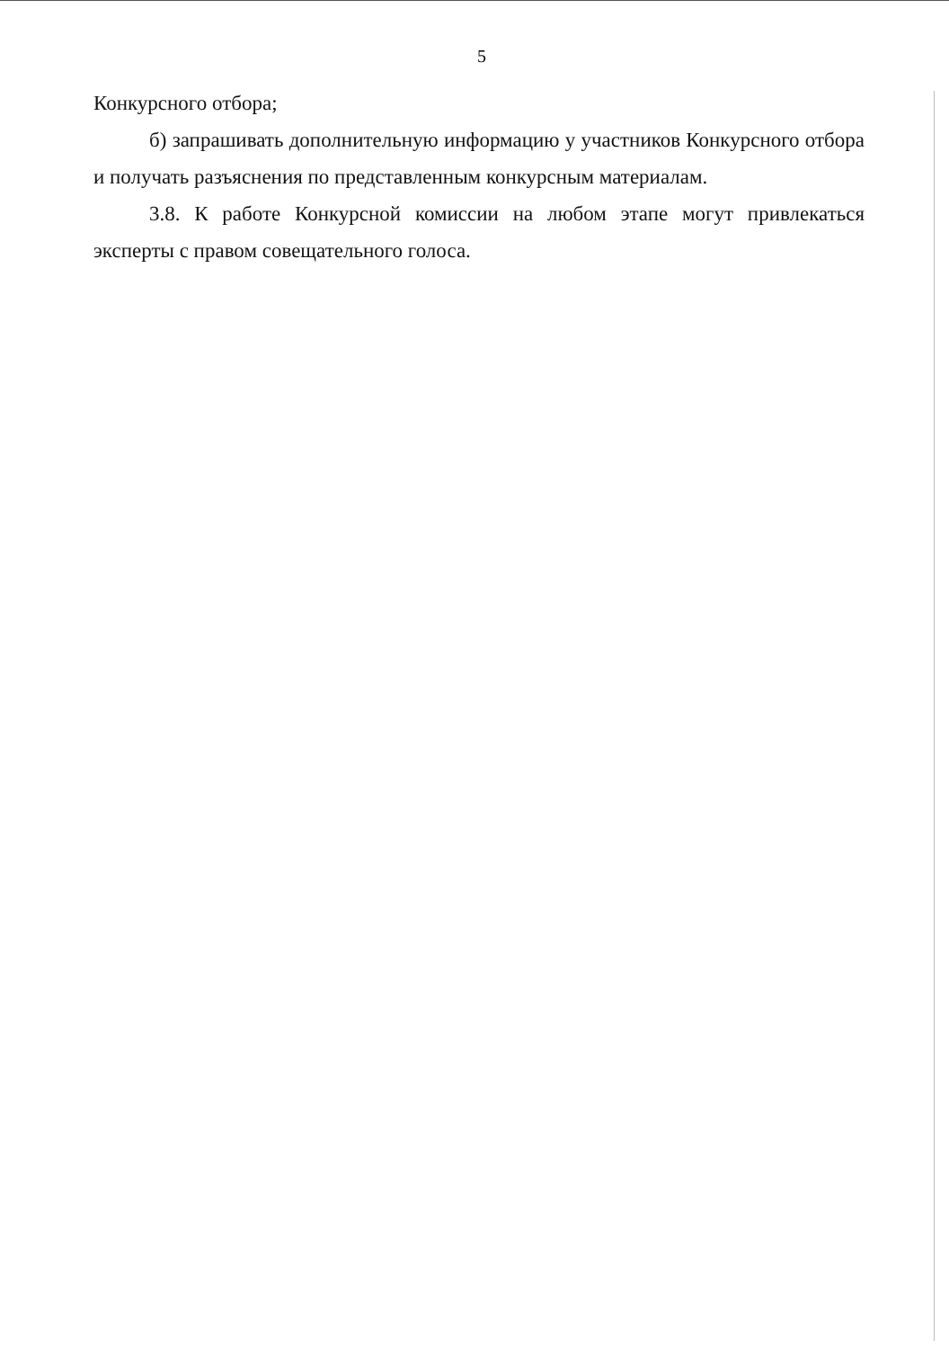5
Конкурсного отбора;
б) запрашивать дополнительную информацию у участников Конкурсного отбора и получать разъяснения по представленным конкурсным материалам.
3.8. К работе Конкурсной комиссии на любом этапе могут привлекаться эксперты с правом совещательного голоса.